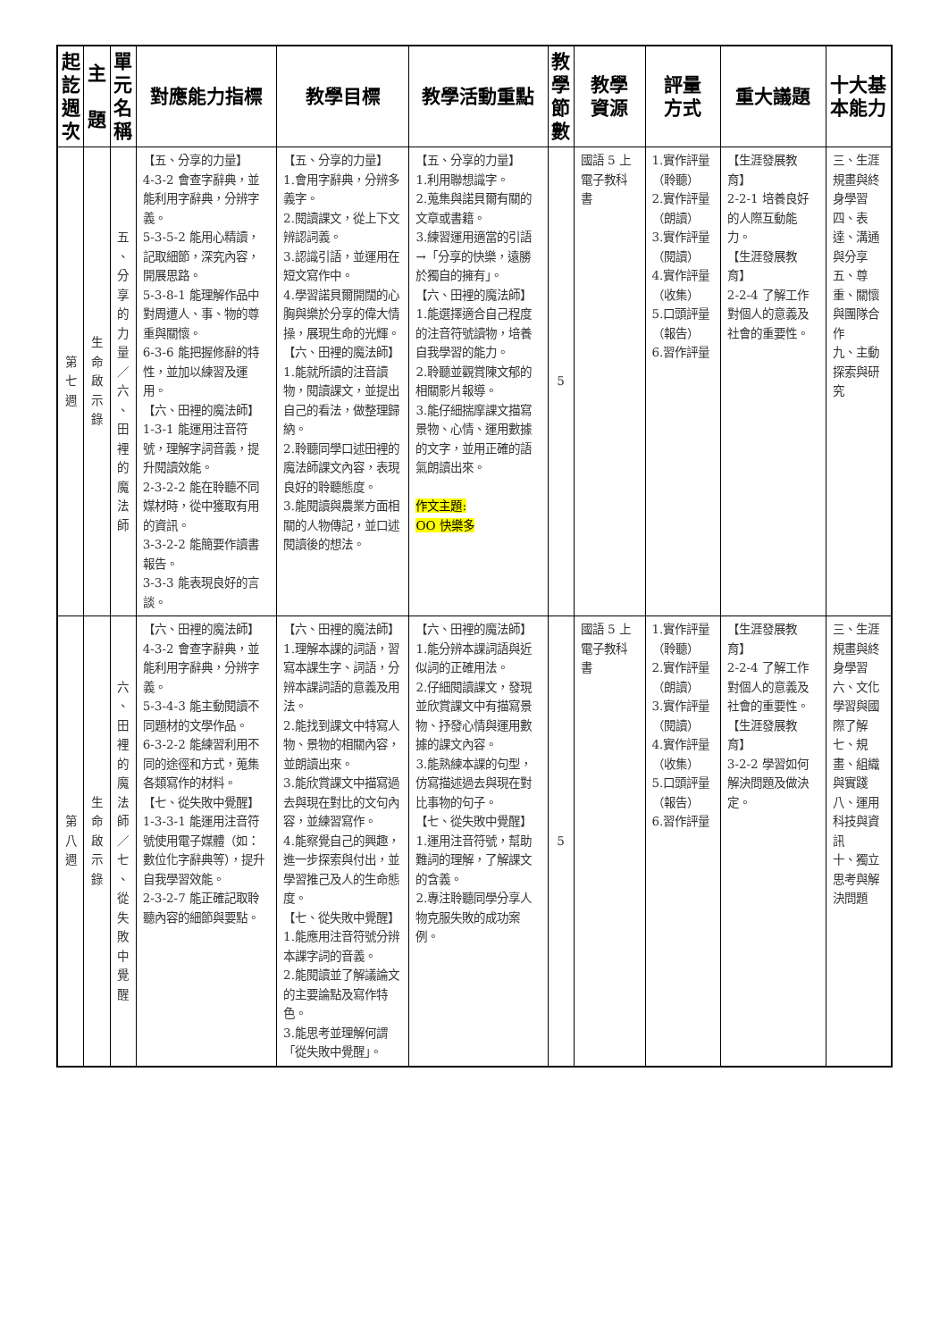| 起 訖 週 次 | 主 題 | 單 元 名 稱 | 對應能力指標 | 教學目標 | 教學活動重點 | 教 學 節 數 | 教學 資源 | 評量 方式 | 重大議題 | 十大基本能力 |
| --- | --- | --- | --- | --- | --- | --- | --- | --- | --- | --- |
| 第 七 週 | 生 命 啟 示 錄 | 五 、 分 享 的 力 量 ／ 六 、 田 裡 的 魔 法 師 | 【五、分享的力量】 4-3-2 會查字辭典，並能利用字辭典，分辨字義。 5-3-5-2 能用心精讀，記取細節，深究內容，開展思路。 5-3-8-1 能理解作品中對周遭人、事、物的尊重與關懷。 6-3-6 能把握修辭的特性，並加以練習及運用。 【六、田裡的魔法師】 1-3-1 能運用注音符號，理解字詞音義，提升閱讀效能。 2-3-2-2 能在聆聽不同媒材時，從中獲取有用的資訊。 3-3-2-2 能簡要作讀書報告。 3-3-3 能表現良好的言談。 | 【五、分享的力量】 1.會用字辭典，分辨多義字。 2.閱讀課文，從上下文辨認詞義。 3.認識引語，並運用在短文寫作中。 4.學習諾貝爾開闊的心胸與樂於分享的偉大情操，展現生命的光輝。 【六、田裡的魔法師】 1.能就所讀的注音讀物，閱讀課文，並提出自己的看法，做整理歸納。 2.聆聽同學口述田裡的魔法師課文內容，表現良好的聆聽態度。 3.能閱讀與農業方面相關的人物傳記，並口述閱讀後的想法。 | 【五、分享的力量】 1.利用聯想識字。 2.蒐集與諾貝爾有關的文章或書籍。 3.練習運用適當的引語→「分享的快樂，遠勝於獨自的擁有」。 【六、田裡的魔法師】 1.能選擇適合自己程度的注音符號讀物，培養自我學習的能力。 2.聆聽並觀賞陳文郁的相關影片報導。 3.能仔細揣摩課文描寫景物、心情、運用數據的文字，並用正確的語氣朗讀出來。 作文主題: OO 快樂多 | 5 | 國語 5 上電子教科書 | 1.實作評量（聆聽） 2.實作評量（朗讀） 3.實作評量（閱讀） 4.實作評量（收集） 5.口頭評量（報告） 6.習作評量 | 【生涯發展教育】 2-2-1 培養良好的人際互動能力。 【生涯發展教育】 2-2-4 了解工作對個人的意義及社會的重要性。 | 三、生涯規畫與終身學習 四、表達、溝通與分享 五、尊重、關懷與團隊合作 九、主動探索與研究 |
| 第 八 週 | 生 命 啟 示 錄 | 六 、 田 裡 的 魔 法 師 ／ 七 、 從 失 敗 中 覺 醒 | 【六、田裡的魔法師】 4-3-2 會查字辭典，並能利用字辭典，分辨字義。 5-3-4-3 能主動閱讀不同題材的文學作品。 6-3-2-2 能練習利用不同的途徑和方式，蒐集各類寫作的材料。 【七、從失敗中覺醒】 1-3-3-1 能運用注音符號使用電子媒體（如：數位化字辭典等），提升自我學習效能。 2-3-2-7 能正確記取聆聽內容的細節與要點。 | 【六、田裡的魔法師】 1.理解本課的詞語，習寫本課生字、詞語，分辨本課詞語的意義及用法。 2.能找到課文中特寫人物、景物的相關內容，並朗讀出來。 3.能欣賞課文中描寫過去與現在對比的文句內容，並練習寫作。 4.能察覺自己的興趣，進一步探索與付出，並學習推己及人的生命態度。 【七、從失敗中覺醒】 1.能應用注音符號分辨本課字詞的音義。 2.能閱讀並了解議論文的主要論點及寫作特色。 3.能思考並理解何謂「從失敗中覺醒」。 | 【六、田裡的魔法師】 1.能分辨本課詞語與近似詞的正確用法。 2.仔細閱讀課文，發現並欣賞課文中有描寫景物、抒發心情與運用數據的課文內容。 3.能熟練本課的句型，仿寫描述過去與現在對比事物的句子。 【七、從失敗中覺醒】 1.運用注音符號，幫助難詞的理解，了解課文的含義。 2.專注聆聽同學分享人物克服失敗的成功案例。 | 5 | 國語 5 上電子教科書 | 1.實作評量（聆聽） 2.實作評量（朗讀） 3.實作評量（閱讀） 4.實作評量（收集） 5.口頭評量（報告） 6.習作評量 | 【生涯發展教育】 2-2-4 了解工作對個人的意義及社會的重要性。 【生涯發展教育】 3-2-2 學習如何解決問題及做決定。 | 三、生涯規畫與終身學習 六、文化學習與國際了解 七、規畫、組織與實踐 八、運用科技與資訊 十、獨立思考與解決問題 |